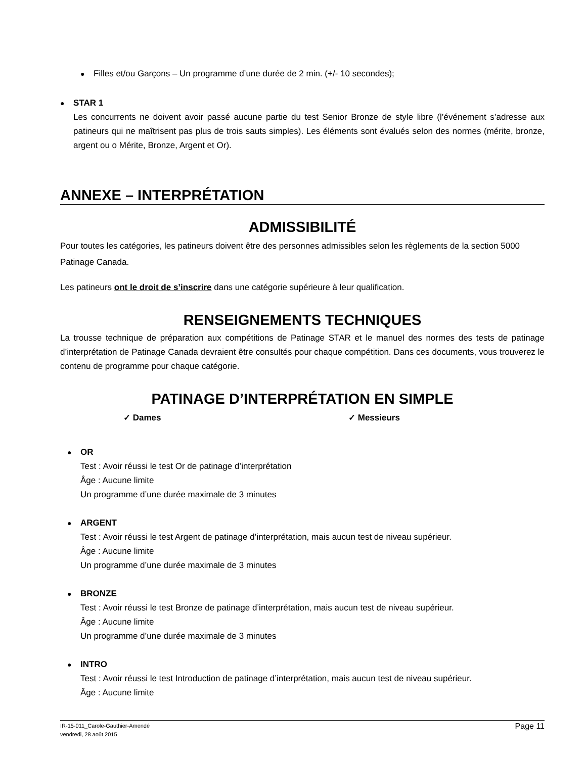●
Filles et/ou Garçons – Un programme d’une durée de 2 min. (+/- 10 secondes);
●
STAR 1
Les concurrents ne doivent avoir passé aucune partie du test Senior Bronze de style libre (l’événement s’adresse aux patineurs qui ne maîtrisent pas plus de trois sauts simples). Les éléments sont évalués selon des normes (mérite, bronze, argent ou o Mérite, Bronze, Argent et Or).
ANNEXE – INTERPRÉTATION
ADMISSIBILITÉ
Pour toutes les catégories, les patineurs doivent être des personnes admissibles selon les règlements de la section 5000 Patinage Canada.
Les patineurs ont le droit de s’inscrire dans une catégorie supérieure à leur qualification.
RENSEIGNEMENTS TECHNIQUES
La trousse technique de préparation aux compétitions de Patinage STAR et le manuel des normes des tests de patinage d’interprétation de Patinage Canada devraient être consultés pour chaque compétition. Dans ces documents, vous trouverez le contenu de programme pour chaque catégorie.
PATINAGE D’INTERPRÉTATION EN SIMPLE
✓ Dames ✓ Messieurs
●
OR
Test : Avoir réussi le test Or de patinage d’interprétation
Âge : Aucune limite
Un programme d’une durée maximale de 3 minutes
●
ARGENT
Test : Avoir réussi le test Argent de patinage d’interprétation, mais aucun test de niveau supérieur.
Âge : Aucune limite
Un programme d’une durée maximale de 3 minutes
●
BRONZE
Test : Avoir réussi le test Bronze de patinage d’interprétation, mais aucun test de niveau supérieur.
Âge : Aucune limite
Un programme d’une durée maximale de 3 minutes
●
INTRO
Test : Avoir réussi le test Introduction de patinage d’interprétation, mais aucun test de niveau supérieur.
Âge : Aucune limite
IR-15-011_Carole-Gauthier-Amendé
vendredi, 28 août 2015
Page 11